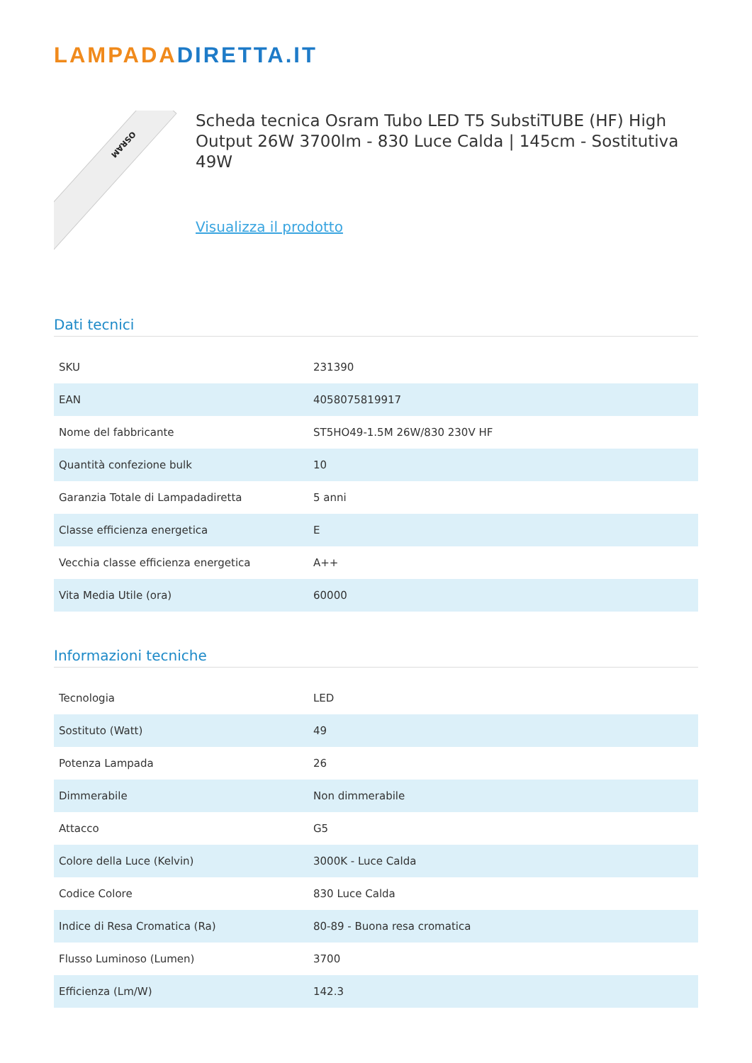LAMPADADIRETTA.IT
OSRAM
Scheda tecnica Osram Tubo LED T5 SubstiTUBE (HF) High Output 26W 3700lm - 830 Luce Calda | 145cm - Sostitutiva 49W
Visualizza il prodotto
Dati tecnici
| SKU | 231390 |
| EAN | 4058075819917 |
| Nome del fabbricante | ST5HO49-1.5M 26W/830 230V HF |
| Quantità confezione bulk | 10 |
| Garanzia Totale di Lampadadiretta | 5 anni |
| Classe efficienza energetica | E |
| Vecchia classe efficienza energetica | A++ |
| Vita Media Utile (ora) | 60000 |
Informazioni tecniche
| Tecnologia | LED |
| Sostituto (Watt) | 49 |
| Potenza Lampada | 26 |
| Dimmerabile | Non dimmerabile |
| Attacco | G5 |
| Colore della Luce (Kelvin) | 3000K - Luce Calda |
| Codice Colore | 830 Luce Calda |
| Indice di Resa Cromatica (Ra) | 80-89 - Buona resa cromatica |
| Flusso Luminoso (Lumen) | 3700 |
| Efficienza (Lm/W) | 142.3 |